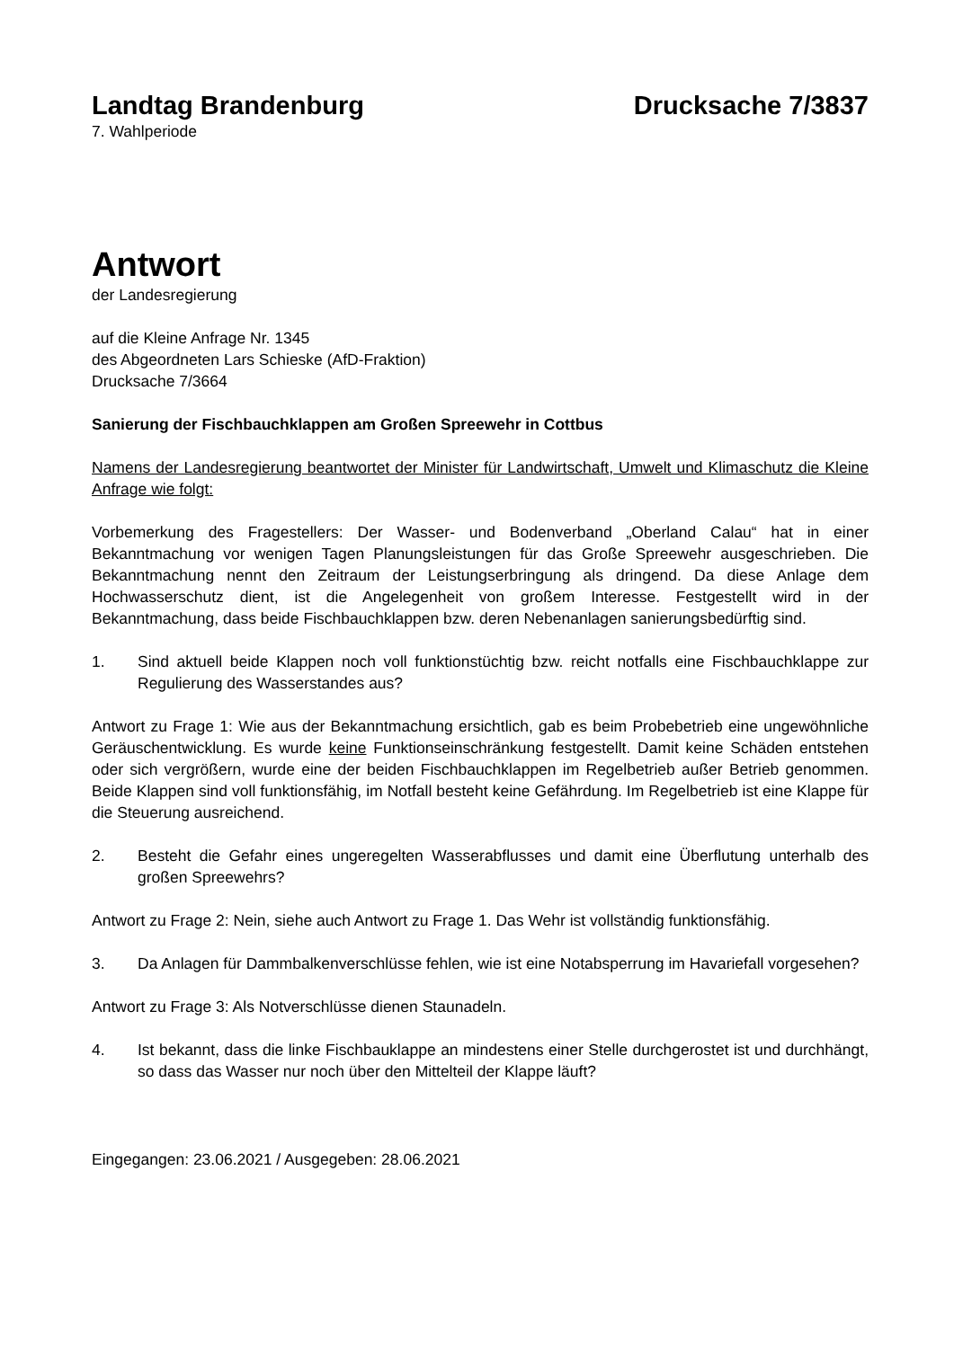Landtag Brandenburg Drucksache 7/3837
7. Wahlperiode
Antwort
der Landesregierung
auf die Kleine Anfrage Nr. 1345
des Abgeordneten Lars Schieske (AfD-Fraktion)
Drucksache 7/3664
Sanierung der Fischbauchklappen am Großen Spreewehr in Cottbus
Namens der Landesregierung beantwortet der Minister für Landwirtschaft, Umwelt und Klimaschutz die Kleine Anfrage wie folgt:
Vorbemerkung des Fragestellers: Der Wasser- und Bodenverband „Oberland Calau“ hat in einer Bekanntmachung vor wenigen Tagen Planungsleistungen für das Große Spreewehr ausgeschrieben. Die Bekanntmachung nennt den Zeitraum der Leistungserbringung als dringend. Da diese Anlage dem Hochwasserschutz dient, ist die Angelegenheit von großem Interesse. Festgestellt wird in der Bekanntmachung, dass beide Fischbauchklappen bzw. deren Nebenanlagen sanierungsbedürftig sind.
1. Sind aktuell beide Klappen noch voll funktionstüchtig bzw. reicht notfalls eine Fischbauchklappe zur Regulierung des Wasserstandes aus?
Antwort zu Frage 1: Wie aus der Bekanntmachung ersichtlich, gab es beim Probebetrieb eine ungewöhnliche Geräuschentwicklung. Es wurde keine Funktionseinschränkung festgestellt. Damit keine Schäden entstehen oder sich vergrößern, wurde eine der beiden Fischbauchklappen im Regelbetrieb außer Betrieb genommen. Beide Klappen sind voll funktionsfähig, im Notfall besteht keine Gefährdung. Im Regelbetrieb ist eine Klappe für die Steuerung ausreichend.
2. Besteht die Gefahr eines ungeregelten Wasserabflusses und damit eine Überflutung unterhalb des großen Spreewehrs?
Antwort zu Frage 2: Nein, siehe auch Antwort zu Frage 1. Das Wehr ist vollständig funktionsfähig.
3. Da Anlagen für Dammbalkenverschlüsse fehlen, wie ist eine Notabsperrung im Havariefall vorgesehen?
Antwort zu Frage 3: Als Notverschlüsse dienen Staunadeln.
4. Ist bekannt, dass die linke Fischbauklappe an mindestens einer Stelle durchgerostet ist und durchhängt, so dass das Wasser nur noch über den Mittelteil der Klappe läuft?
Eingegangen: 23.06.2021 / Ausgegeben: 28.06.2021